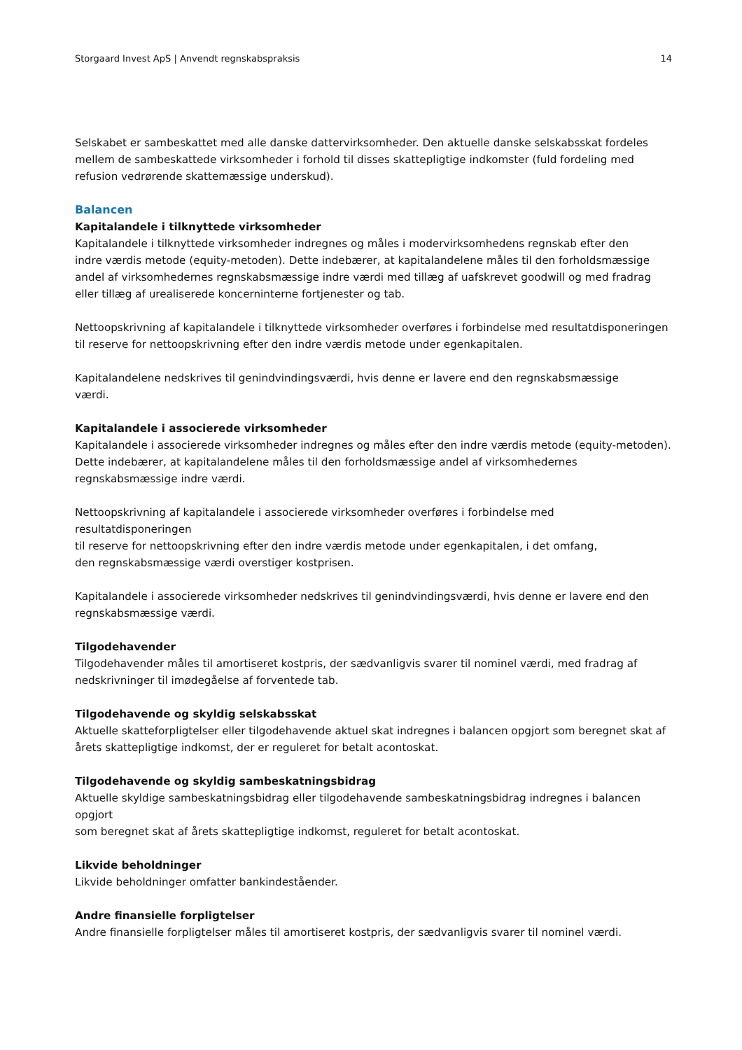Storgaard Invest ApS | Anvendt regnskabspraksis 14
Selskabet er sambeskattet med alle danske dattervirksomheder. Den aktuelle danske selskabsskat fordeles mellem de sambeskattede virksomheder i forhold til disses skattepligtige indkomster (fuld fordeling med refusion vedrørende skattemæssige underskud).
Balancen
Kapitalandele i tilknyttede virksomheder
Kapitalandele i tilknyttede virksomheder indregnes og måles i modervirksomhedens regnskab efter den
indre værdis metode (equity-metoden). Dette indebærer, at kapitalandelene måles til den forholdsmæssige
andel af virksomhedernes regnskabsmæssige indre værdi med tillæg af uafskrevet goodwill og med fradrag
eller tillæg af urealiserede koncerninterne fortjenester og tab.
Nettoopskrivning af kapitalandele i tilknyttede virksomheder overføres i forbindelse med resultatdisponeringen til reserve for nettoopskrivning efter den indre værdis metode under egenkapitalen.
Kapitalandelene nedskrives til genindvindingsværdi, hvis denne er lavere end den regnskabsmæssige
værdi.
Kapitalandele i associerede virksomheder
Kapitalandele i associerede virksomheder indregnes og måles efter den indre værdis metode (equity-metoden).
Dette indebærer, at kapitalandelene måles til den forholdsmæssige andel af virksomhedernes
regnskabsmæssige indre værdi.
Nettoopskrivning af kapitalandele i associerede virksomheder overføres i forbindelse med resultatdisponeringen
til reserve for nettoopskrivning efter den indre værdis metode under egenkapitalen, i det omfang,
den regnskabsmæssige værdi overstiger kostprisen.
Kapitalandele i associerede virksomheder nedskrives til genindvindingsværdi, hvis denne er lavere end den
regnskabsmæssige værdi.
Tilgodehavender
Tilgodehavender måles til amortiseret kostpris, der sædvanligvis svarer til nominel værdi, med fradrag af
nedskrivninger til imødegåelse af forventede tab.
Tilgodehavende og skyldig selskabsskat
Aktuelle skatteforpligtelser eller tilgodehavende aktuel skat indregnes i balancen opgjort som beregnet skat af
årets skattepligtige indkomst, der er reguleret for betalt acontoskat.
Tilgodehavende og skyldig sambeskatningsbidrag
Aktuelle skyldige sambeskatningsbidrag eller tilgodehavende sambeskatningsbidrag indregnes i balancen opgjort
som beregnet skat af årets skattepligtige indkomst, reguleret for betalt acontoskat.
Likvide beholdninger
Likvide beholdninger omfatter bankindeståender.
Andre finansielle forpligtelser
Andre finansielle forpligtelser måles til amortiseret kostpris, der sædvanligvis svarer til nominel værdi.